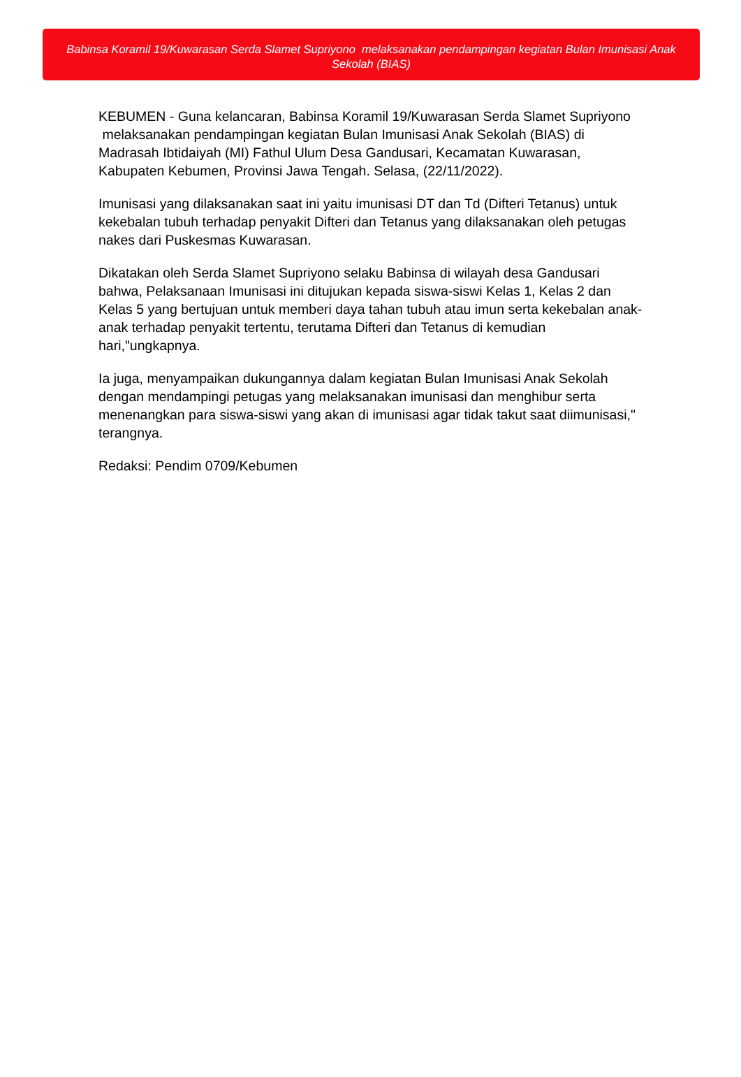Babinsa Koramil 19/Kuwarasan Serda Slamet Supriyono melaksanakan pendampingan kegiatan Bulan Imunisasi Anak Sekolah (BIAS)
KEBUMEN - Guna kelancaran, Babinsa Koramil 19/Kuwarasan Serda Slamet Supriyono melaksanakan pendampingan kegiatan Bulan Imunisasi Anak Sekolah (BIAS) di Madrasah Ibtidaiyah (MI) Fathul Ulum Desa Gandusari, Kecamatan Kuwarasan, Kabupaten Kebumen, Provinsi Jawa Tengah. Selasa, (22/11/2022).
Imunisasi yang dilaksanakan saat ini yaitu imunisasi DT dan Td (Difteri Tetanus) untuk kekebalan tubuh terhadap penyakit Difteri dan Tetanus yang dilaksanakan oleh petugas nakes dari Puskesmas Kuwarasan.
Dikatakan oleh Serda Slamet Supriyono selaku Babinsa di wilayah desa Gandusari bahwa, Pelaksanaan Imunisasi ini ditujukan kepada siswa-siswi Kelas 1, Kelas 2 dan Kelas 5 yang bertujuan untuk memberi daya tahan tubuh atau imun serta kekebalan anak-anak terhadap penyakit tertentu, terutama Difteri dan Tetanus di kemudian hari,"ungkapnya.
Ia juga, menyampaikan dukungannya dalam kegiatan Bulan Imunisasi Anak Sekolah dengan mendampingi petugas yang melaksanakan imunisasi dan menghibur serta menenangkan para siswa-siswi yang akan di imunisasi agar tidak takut saat diimunisasi," terangnya.
Redaksi: Pendim 0709/Kebumen